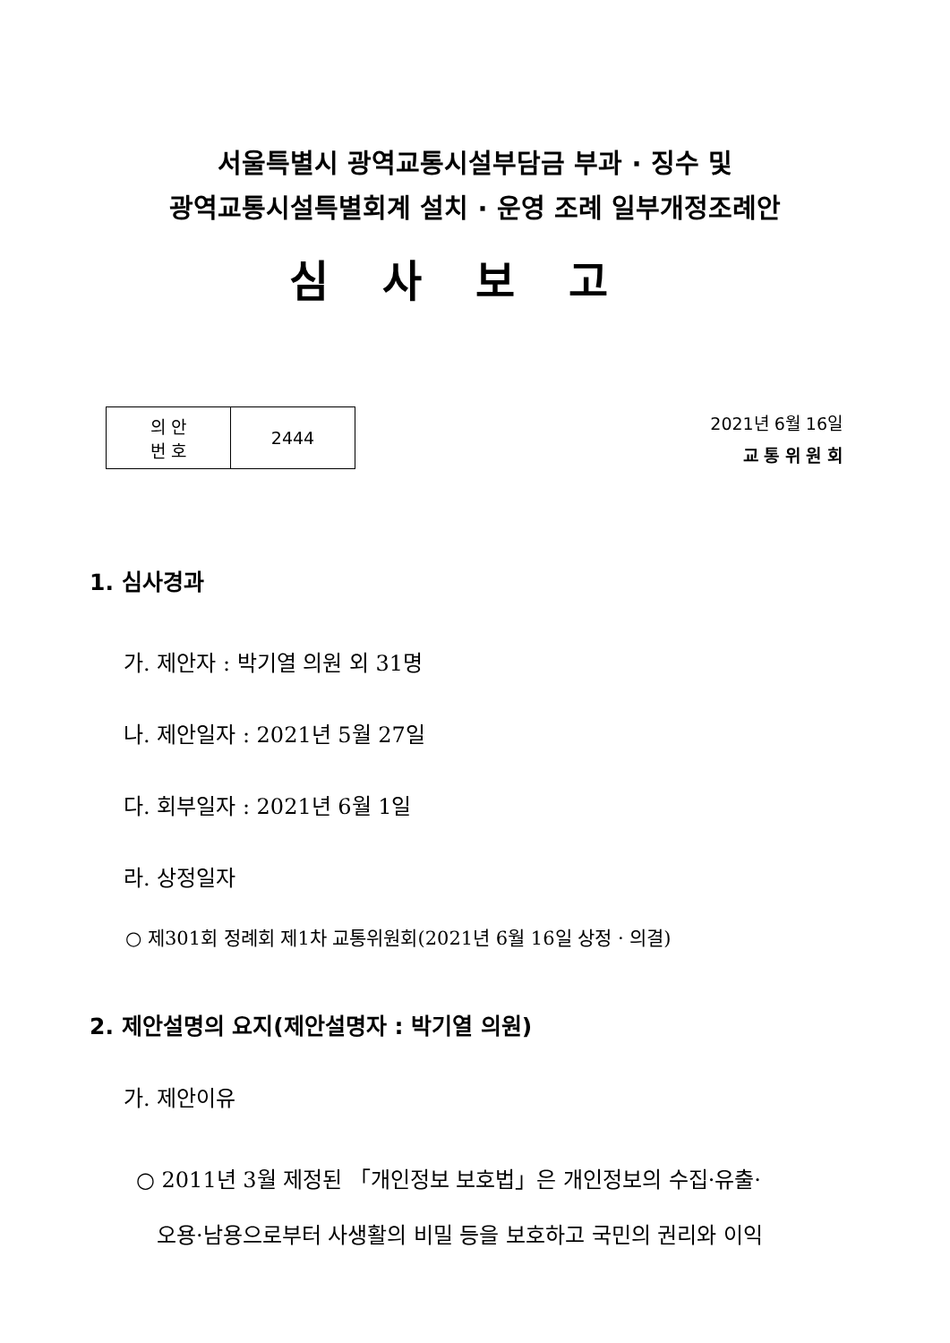서울특별시 광역교통시설부담금 부과 · 징수 및
광역교통시설특별회계 설치 · 운영 조례 일부개정조례안
심사보고
| 의 안 번 호 | 2444 |
2021년 6월 16일
교 통 위 원 회
1. 심사경과
가. 제안자 : 박기열 의원 외 31명
나. 제안일자 : 2021년 5월 27일
다. 회부일자 : 2021년 6월 1일
라. 상정일자
○ 제301회 정례회 제1차 교통위원회(2021년 6월 16일 상정 · 의결)
2. 제안설명의 요지(제안설명자 : 박기열 의원)
가. 제안이유
○ 2011년 3월 제정된 「개인정보 보호법」은 개인정보의 수집·유출·
오용·남용으로부터 사생활의 비밀 등을 보호하고 국민의 권리와 이익